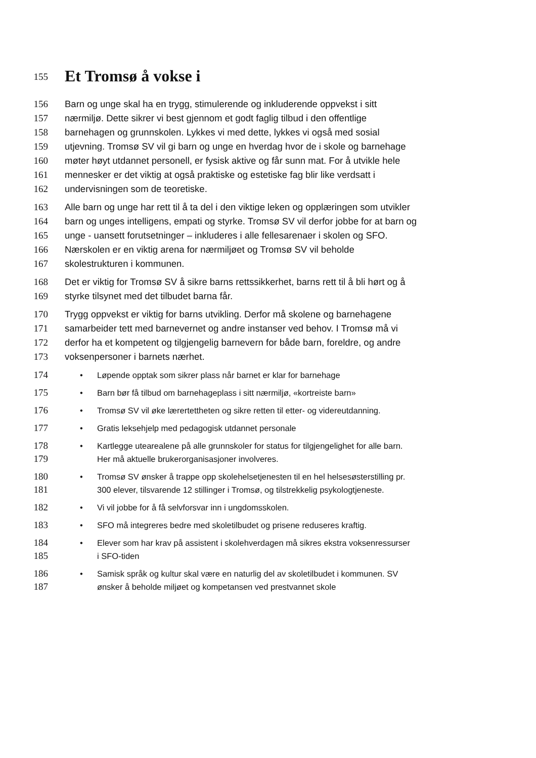155
Et Tromsø å vokse i
156 Barn og unge skal ha en trygg, stimulerende og inkluderende oppvekst i sitt
157 nærmiljø. Dette sikrer vi best gjennom et godt faglig tilbud i den offentlige
158 barnehagen og grunnskolen. Lykkes vi med dette, lykkes vi også med sosial
159 utjevning. Tromsø SV vil gi barn og unge en hverdag hvor de i skole og barnehage
160 møter høyt utdannet personell, er fysisk aktive og får sunn mat. For å utvikle hele
161 mennesker er det viktig at også praktiske og estetiske fag blir like verdsatt i
162 undervisningen som de teoretiske.
163 Alle barn og unge har rett til å ta del i den viktige leken og opplæringen som utvikler
164 barn og unges intelligens, empati og styrke. Tromsø SV vil derfor jobbe for at barn og
165 unge - uansett forutsetninger – inkluderes i alle fellesarenaer i skolen og SFO.
166 Nærskolen er en viktig arena for nærmiljøet og Tromsø SV vil beholde
167 skolestrukturen i kommunen.
168 Det er viktig for Tromsø SV å sikre barns rettssikkerhet, barns rett til å bli hørt og å
169 styrke tilsynet med det tilbudet barna får.
170 Trygg oppvekst er viktig for barns utvikling. Derfor må skolene og barnehagene
171 samarbeider tett med barnevernet og andre instanser ved behov. I Tromsø må vi
172 derfor ha et kompetent og tilgjengelig barnevern for både barn, foreldre, og andre
173 voksenpersoner i barnets nærhet.
174
• Løpende opptak som sikrer plass når barnet er klar for barnehage
175
• Barn bør få tilbud om barnehageplass i sitt nærmiljø, «kortreiste barn»
176
• Tromsø SV vil øke lærertettheten og sikre retten til etter- og videreutdanning.
177
• Gratis leksehjelp med pedagogisk utdannet personale
178
179
• Kartlegge utearealene på alle grunnskoler for status for tilgjengelighet for alle barn.
Her må aktuelle brukerorganisasjoner involveres.
180
181
• Tromsø SV ønsker å trappe opp skolehelsetjenesten til en hel helsesøsterstilling pr.
300 elever, tilsvarende 12 stillinger i Tromsø, og tilstrekkelig psykologtjeneste.
182
• Vi vil jobbe for å få selvforsvar inn i ungdomsskolen.
183
• SFO må integreres bedre med skoletilbudet og prisene reduseres kraftig.
184
185
• Elever som har krav på assistent i skolehverdagen må sikres ekstra voksenressurser
i SFO-tiden
186
187
• Samisk språk og kultur skal være en naturlig del av skoletilbudet i kommunen. SV
ønsker å beholde miljøet og kompetansen ved prestvannet skole